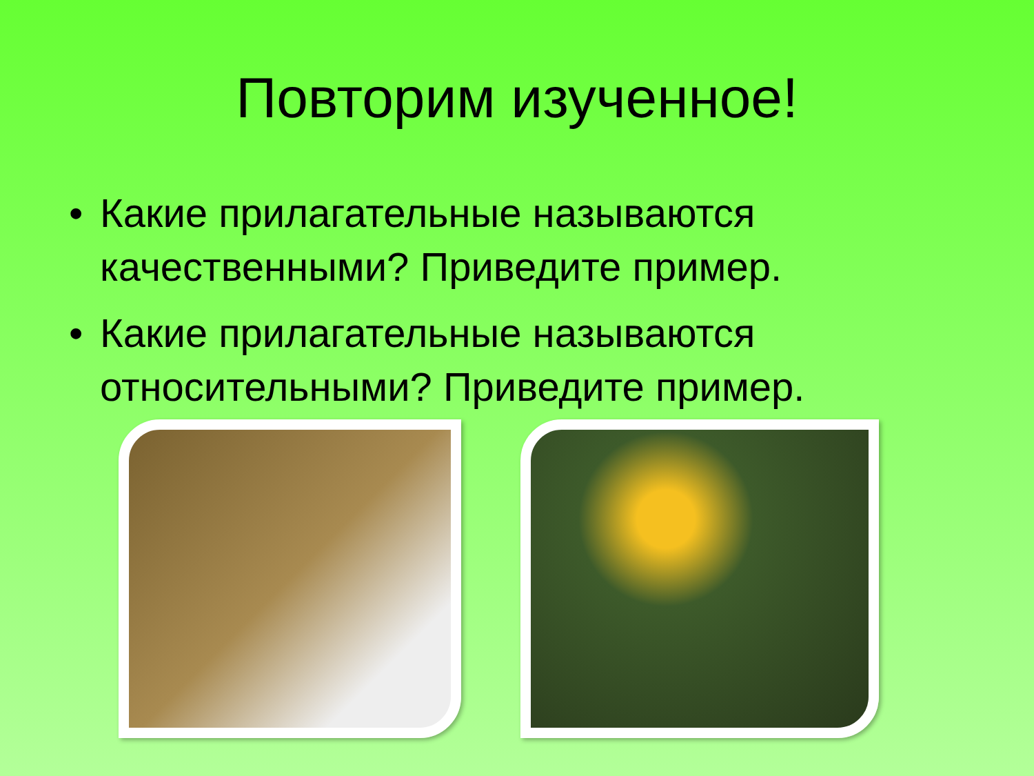Повторим изученное!
• Какие прилагательные называются качественными? Приведите пример.
• Какие прилагательные называются относительными? Приведите пример.